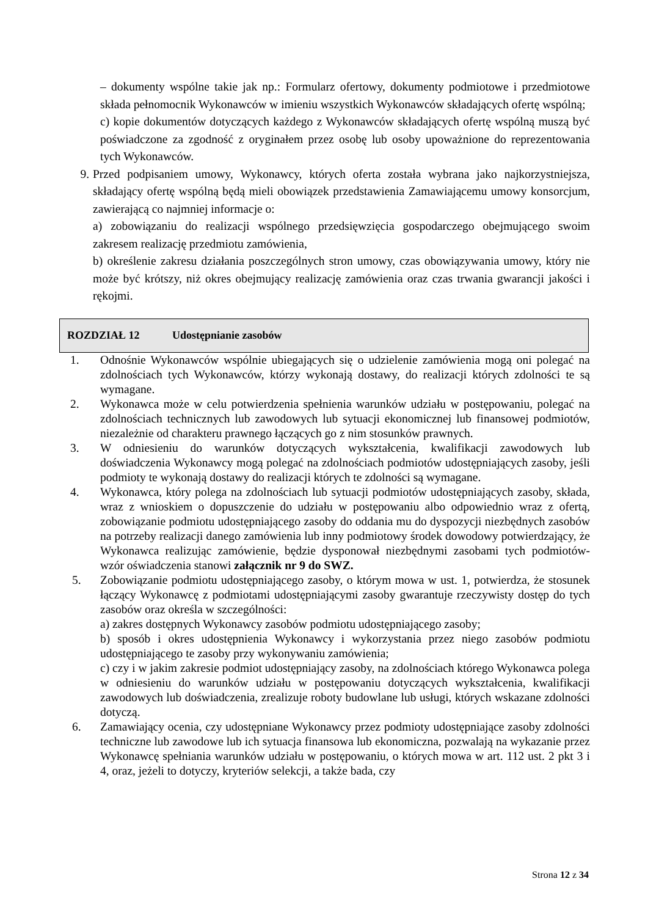– dokumenty wspólne takie jak np.: Formularz ofertowy, dokumenty podmiotowe i przedmiotowe składa pełnomocnik Wykonawców w imieniu wszystkich Wykonawców składających ofertę wspólną;
c) kopie dokumentów dotyczących każdego z Wykonawców składających ofertę wspólną muszą być poświadczone za zgodność z oryginałem przez osobę lub osoby upoważnione do reprezentowania tych Wykonawców.
9. Przed podpisaniem umowy, Wykonawcy, których oferta została wybrana jako najkorzystniejsza, składający ofertę wspólną będą mieli obowiązek przedstawienia Zamawiającemu umowy konsorcjum, zawierającą co najmniej informacje o:
a) zobowiązaniu do realizacji wspólnego przedsięwzięcia gospodarczego obejmującego swoim zakresem realizację przedmiotu zamówienia,
b) określenie zakresu działania poszczególnych stron umowy, czas obowiązywania umowy, który nie może być krótszy, niż okres obejmujący realizację zamówienia oraz czas trwania gwarancji jakości i rękojmi.
ROZDZIAŁ 12 Udostępnianie zasobów
1. Odnośnie Wykonawców wspólnie ubiegających się o udzielenie zamówienia mogą oni polegać na zdolnościach tych Wykonawców, którzy wykonają dostawy, do realizacji których zdolności te są wymagane.
2. Wykonawca może w celu potwierdzenia spełnienia warunków udziału w postępowaniu, polegać na zdolnościach technicznych lub zawodowych lub sytuacji ekonomicznej lub finansowej podmiotów, niezależnie od charakteru prawnego łączących go z nim stosunków prawnych.
3. W odniesieniu do warunków dotyczących wykształcenia, kwalifikacji zawodowych lub doświadczenia Wykonawcy mogą polegać na zdolnościach podmiotów udostępniających zasoby, jeśli podmioty te wykonają dostawy do realizacji których te zdolności są wymagane.
4. Wykonawca, który polega na zdolnościach lub sytuacji podmiotów udostępniających zasoby, składa, wraz z wnioskiem o dopuszczenie do udziału w postępowaniu albo odpowiednio wraz z ofertą, zobowiązanie podmiotu udostępniającego zasoby do oddania mu do dyspozycji niezbędnych zasobów na potrzeby realizacji danego zamówienia lub inny podmiotowy środek dowodowy potwierdzający, że Wykonawca realizując zamówienie, będzie dysponował niezbędnymi zasobami tych podmiotów- wzór oświadczenia stanowi załącznik nr 9 do SWZ.
5. Zobowiązanie podmiotu udostępniającego zasoby, o którym mowa w ust. 1, potwierdza, że stosunek łączący Wykonawcę z podmiotami udostępniającymi zasoby gwarantuje rzeczywisty dostęp do tych zasobów oraz określa w szczególności:
a) zakres dostępnych Wykonawcy zasobów podmiotu udostępniającego zasoby;
b) sposób i okres udostępnienia Wykonawcy i wykorzystania przez niego zasobów podmiotu udostępniającego te zasoby przy wykonywaniu zamówienia;
c) czy i w jakim zakresie podmiot udostępniający zasoby, na zdolnościach którego Wykonawca polega w odniesieniu do warunków udziału w postępowaniu dotyczących wykształcenia, kwalifikacji zawodowych lub doświadczenia, zrealizuje roboty budowlane lub usługi, których wskazane zdolności dotyczą.
6. Zamawiający ocenia, czy udostępniane Wykonawcy przez podmioty udostępniające zasoby zdolności techniczne lub zawodowe lub ich sytuacja finansowa lub ekonomiczna, pozwalają na wykazanie przez Wykonawcę spełniania warunków udziału w postępowaniu, o których mowa w art. 112 ust. 2 pkt 3 i 4, oraz, jeżeli to dotyczy, kryteriów selekcji, a także bada, czy
Strona 12 z 34